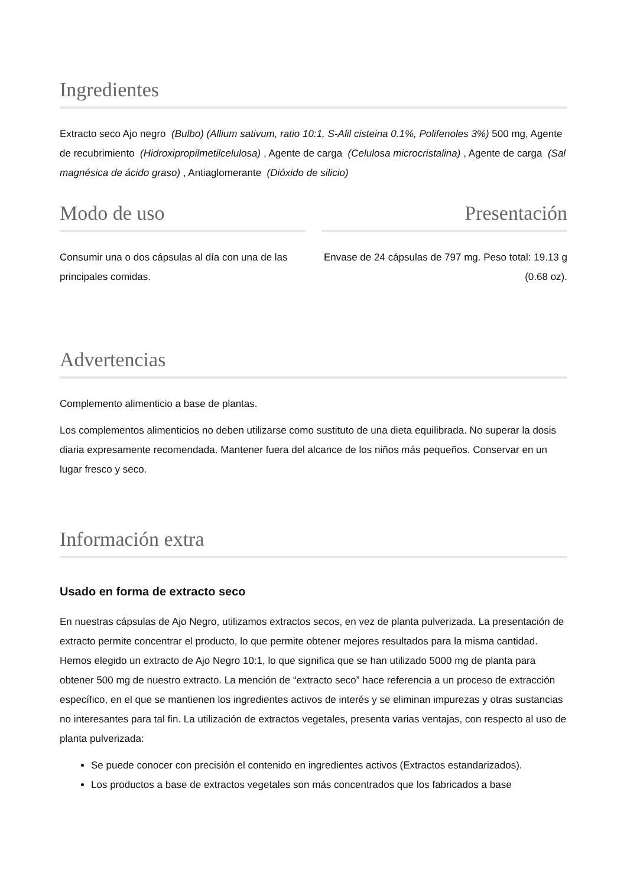Ingredientes
Extracto seco Ajo negro (Bulbo) (Allium sativum, ratio 10:1, S-Alil cisteina 0.1%, Polifenoles 3%) 500 mg, Agente de recubrimiento (Hidroxipropilmetilcelulosa) , Agente de carga (Celulosa microcristalina) , Agente de carga (Sal magnésica de ácido graso) , Antiaglomerante (Dióxido de silicio)
Modo de uso
Consumir una o dos cápsulas al día con una de las principales comidas.
Presentación
Envase de 24 cápsulas de 797 mg. Peso total: 19.13 g (0.68 oz).
Advertencias
Complemento alimenticio a base de plantas.
Los complementos alimenticios no deben utilizarse como sustituto de una dieta equilibrada. No superar la dosis diaria expresamente recomendada. Mantener fuera del alcance de los niños más pequeños. Conservar en un lugar fresco y seco.
Información extra
Usado en forma de extracto seco
En nuestras cápsulas de Ajo Negro, utilizamos extractos secos, en vez de planta pulverizada. La presentación de extracto permite concentrar el producto, lo que permite obtener mejores resultados para la misma cantidad. Hemos elegido un extracto de Ajo Negro 10:1, lo que significa que se han utilizado 5000 mg de planta para obtener 500 mg de nuestro extracto. La mención de “extracto seco” hace referencia a un proceso de extracción específico, en el que se mantienen los ingredientes activos de interés y se eliminan impurezas y otras sustancias no interesantes para tal fin. La utilización de extractos vegetales, presenta varias ventajas, con respecto al uso de planta pulverizada:
Se puede conocer con precisión el contenido en ingredientes activos (Extractos estandarizados).
Los productos a base de extractos vegetales son más concentrados que los fabricados a base